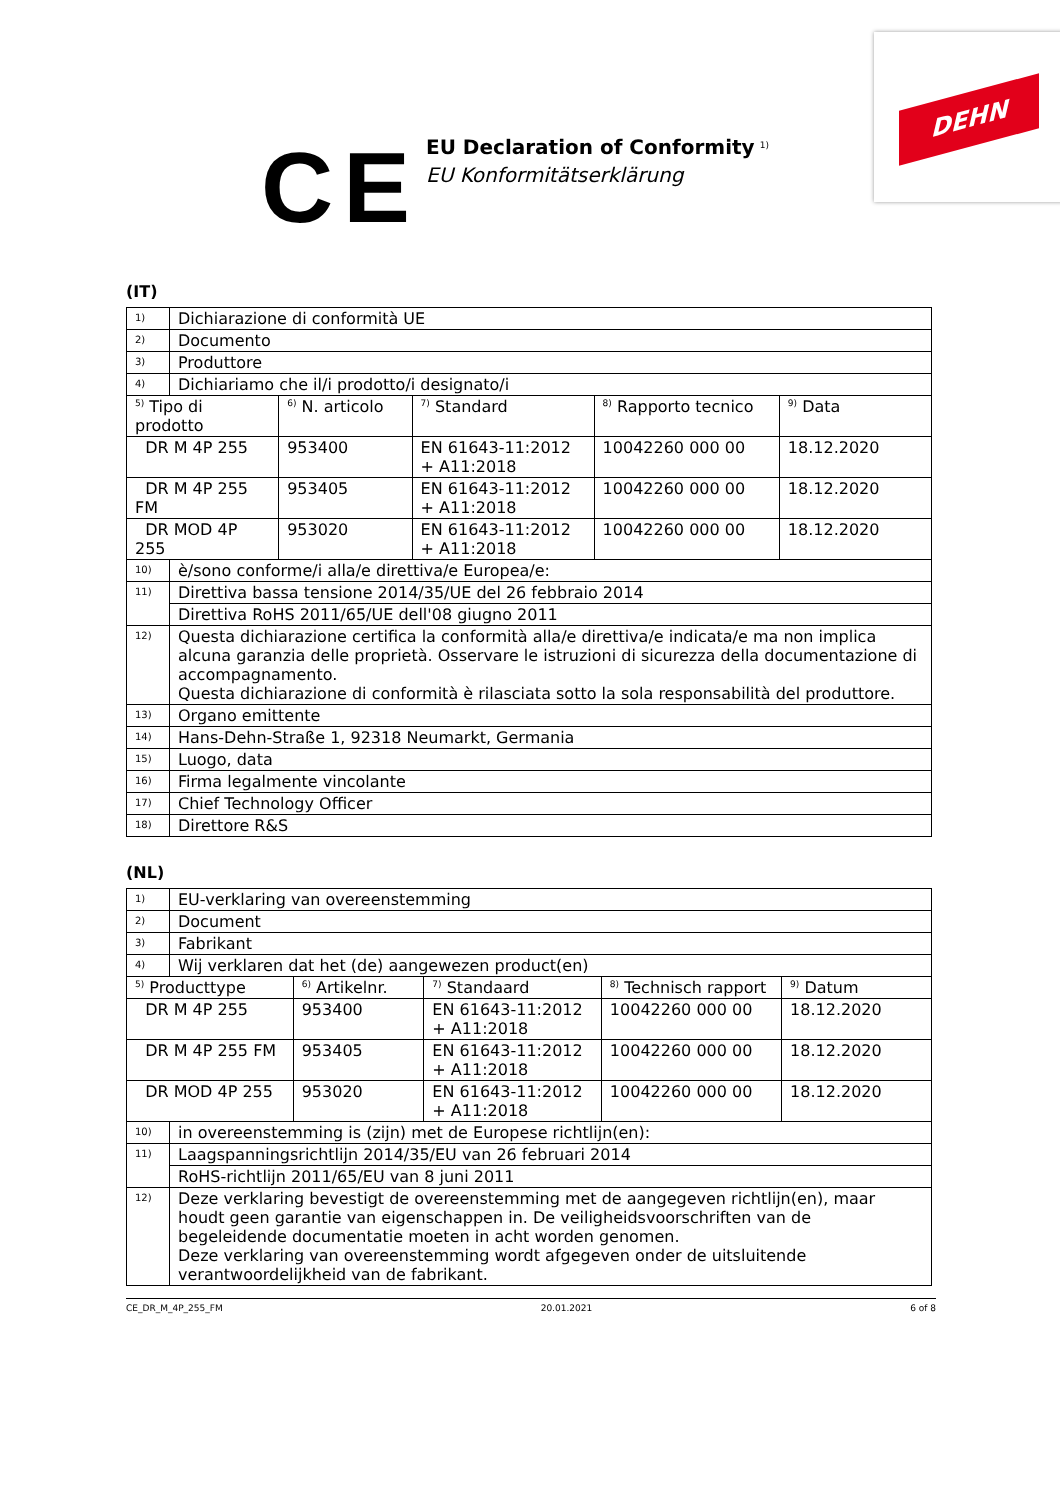CE
EU Declaration of Conformity <sup>1)</sup>
EU Konformitätserklärung
DEHN
(IT)
| 1) | Dichiarazione di conformità UE | | | | |
| 2) | Documento | | | | |
| 3) | Produttore | | | | |
| 4) | Dichiariamo che il/i prodotto/i designato/i | | | | |
| <sup>5)</sup> Tipo di prodotto | | <sup>6)</sup> N. articolo | <sup>7)</sup> Standard | <sup>8)</sup> Rapporto tecnico | <sup>9)</sup> Data |
| DR M 4P 255 | | 953400 | EN 61643-11:2012 + A11:2018 | 10042260 000 00 | 18.12.2020 |
| DR M 4P 255 FM | | 953405 | EN 61643-11:2012 + A11:2018 | 10042260 000 00 | 18.12.2020 |
| DR MOD 4P 255 | | 953020 | EN 61643-11:2012 + A11:2018 | 10042260 000 00 | 18.12.2020 |
| 10) | è/sono conforme/i alla/e direttiva/e Europea/e: | | | | |
| 11) | Direttiva bassa tensione 2014/35/UE del 26 febbraio 2014 | | | | |
| | Direttiva RoHS 2011/65/UE dell'08 giugno 2011 | | | | |
| 12) | Questa dichiarazione certifica la conformità alla/e direttiva/e indicata/e ma non implica alcuna garanzia delle proprietà. Osservare le istruzioni di sicurezza della documentazione di accompagnamento. Questa dichiarazione di conformità è rilasciata sotto la sola responsabilità del produttore. | | | | |
| 13) | Organo emittente | | | | |
| 14) | Hans-Dehn-Straße 1, 92318 Neumarkt, Germania | | | | |
| 15) | Luogo, data | | | | |
| 16) | Firma legalmente vincolante | | | | |
| 17) | Chief Technology Officer | | | | |
| 18) | Direttore R&S | | | | |
(NL)
| 1) | EU-verklaring van overeenstemming | | | | |
| 2) | Document | | | | |
| 3) | Fabrikant | | | | |
| 4) | Wij verklaren dat het (de) aangewezen product(en) | | | | |
| <sup>5)</sup> Producttype | | <sup>6)</sup> Artikelnr. | <sup>7)</sup> Standaard | <sup>8)</sup> Technisch rapport | <sup>9)</sup> Datum |
| DR M 4P 255 | | 953400 | EN 61643-11:2012 + A11:2018 | 10042260 000 00 | 18.12.2020 |
| DR M 4P 255 FM | | 953405 | EN 61643-11:2012 + A11:2018 | 10042260 000 00 | 18.12.2020 |
| DR MOD 4P 255 | | 953020 | EN 61643-11:2012 + A11:2018 | 10042260 000 00 | 18.12.2020 |
| 10) | in overeenstemming is (zijn) met de Europese richtlijn(en): | | | | |
| 11) | Laagspanningsrichtlijn 2014/35/EU van 26 februari 2014 | | | | |
| | RoHS-richtlijn 2011/65/EU van 8 juni 2011 | | | | |
| 12) | Deze verklaring bevestigt de overeenstemming met de aangegeven richtlijn(en), maar houdt geen garantie van eigenschappen in. De veiligheidsvoorschriften van de begeleidende documentatie moeten in acht worden genomen. Deze verklaring van overeenstemming wordt afgegeven onder de uitsluitende verantwoordelijkheid van de fabrikant. | | | | |
CE_DR_M_4P_255_FM 20.01.2021 6 of 8